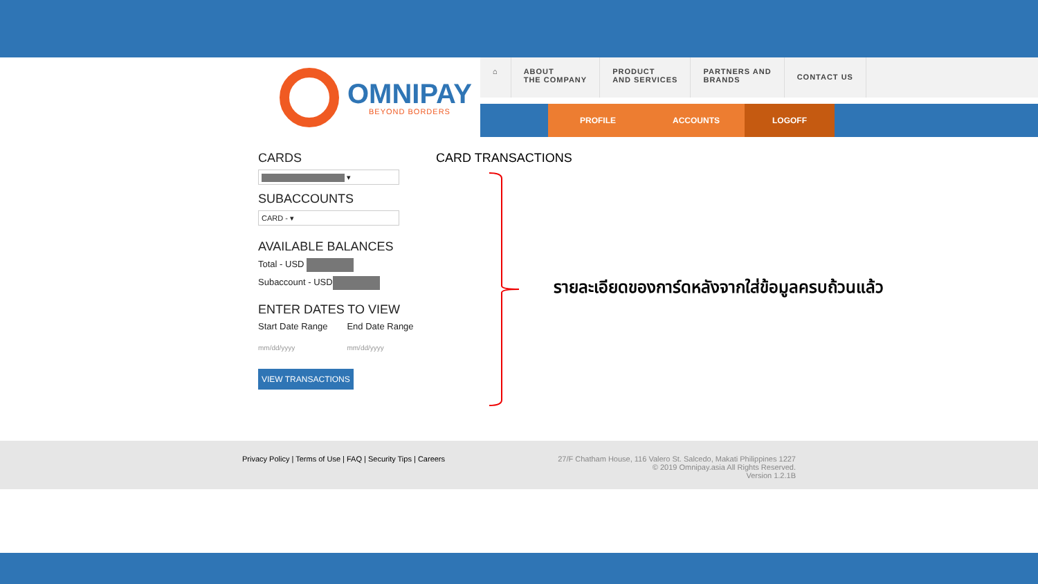OMNIPAY
BEYOND BORDERS
⌂ ABOUT
THE COMPANY
PRODUCT
AND SERVICES
PARTNERS AND
BRANDS
CONTACT US
PROFILE ACCOUNTS LOGOFF
CARDS
▾
SUBACCOUNTS
CARD - ▾
AVAILABLE BALANCES
Total - USD
Subaccount - USD
ENTER DATES TO VIEW
Start Date Range
mm/dd/yyyy
End Date Range
mm/dd/yyyy
VIEW TRANSACTIONS
CARD TRANSACTIONS
รายละเอียดของการ์ดหลังจากใส่ข้อมูลครบถ้วนแล้ว
Privacy Policy | Terms of Use | FAQ | Security Tips | Careers
27/F Chatham House, 116 Valero St. Salcedo, Makati Philippines 1227
© 2019 Omnipay.asia All Rights Reserved.
Version 1.2.1B